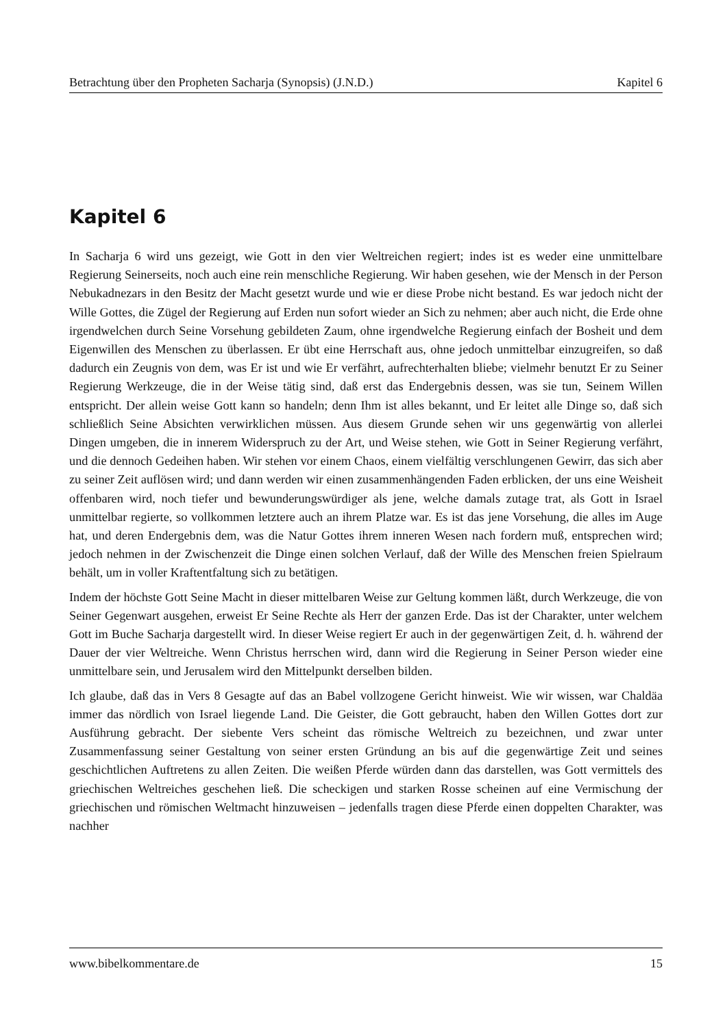Betrachtung über den Propheten Sacharja (Synopsis) (J.N.D.) Kapitel 6
Kapitel 6
In Sacharja 6 wird uns gezeigt, wie Gott in den vier Weltreichen regiert; indes ist es weder eine unmittelbare Regierung Seinerseits, noch auch eine rein menschliche Regierung. Wir haben gesehen, wie der Mensch in der Person Nebukadnezars in den Besitz der Macht gesetzt wurde und wie er diese Probe nicht bestand. Es war jedoch nicht der Wille Gottes, die Zügel der Regierung auf Erden nun sofort wieder an Sich zu nehmen; aber auch nicht, die Erde ohne irgendwelchen durch Seine Vorsehung gebildeten Zaum, ohne irgendwelche Regierung einfach der Bosheit und dem Eigenwillen des Menschen zu überlassen. Er übt eine Herrschaft aus, ohne jedoch unmittelbar einzugreifen, so daß dadurch ein Zeugnis von dem, was Er ist und wie Er verfährt, aufrechterhalten bliebe; vielmehr benutzt Er zu Seiner Regierung Werkzeuge, die in der Weise tätig sind, daß erst das Endergebnis dessen, was sie tun, Seinem Willen entspricht. Der allein weise Gott kann so handeln; denn Ihm ist alles bekannt, und Er leitet alle Dinge so, daß sich schließlich Seine Absichten verwirklichen müssen. Aus diesem Grunde sehen wir uns gegenwärtig von allerlei Dingen umgeben, die in innerem Widerspruch zu der Art, und Weise stehen, wie Gott in Seiner Regierung verfährt, und die dennoch Gedeihen haben. Wir stehen vor einem Chaos, einem vielfältig verschlungenen Gewirr, das sich aber zu seiner Zeit auflösen wird; und dann werden wir einen zusammenhängenden Faden erblicken, der uns eine Weisheit offenbaren wird, noch tiefer und bewunderungswürdiger als jene, welche damals zutage trat, als Gott in Israel unmittelbar regierte, so vollkommen letztere auch an ihrem Platze war. Es ist das jene Vorsehung, die alles im Auge hat, und deren Endergebnis dem, was die Natur Gottes ihrem inneren Wesen nach fordern muß, entsprechen wird; jedoch nehmen in der Zwischenzeit die Dinge einen solchen Verlauf, daß der Wille des Menschen freien Spielraum behält, um in voller Kraftentfaltung sich zu betätigen.
Indem der höchste Gott Seine Macht in dieser mittelbaren Weise zur Geltung kommen läßt, durch Werkzeuge, die von Seiner Gegenwart ausgehen, erweist Er Seine Rechte als Herr der ganzen Erde. Das ist der Charakter, unter welchem Gott im Buche Sacharja dargestellt wird. In dieser Weise regiert Er auch in der gegenwärtigen Zeit, d. h. während der Dauer der vier Weltreiche. Wenn Christus herrschen wird, dann wird die Regierung in Seiner Person wieder eine unmittelbare sein, und Jerusalem wird den Mittelpunkt derselben bilden.
Ich glaube, daß das in Vers 8 Gesagte auf das an Babel vollzogene Gericht hinweist. Wie wir wissen, war Chaldäa immer das nördlich von Israel liegende Land. Die Geister, die Gott gebraucht, haben den Willen Gottes dort zur Ausführung gebracht. Der siebente Vers scheint das römische Weltreich zu bezeichnen, und zwar unter Zusammenfassung seiner Gestaltung von seiner ersten Gründung an bis auf die gegenwärtige Zeit und seines geschichtlichen Auftretens zu allen Zeiten. Die weißen Pferde würden dann das darstellen, was Gott vermittels des griechischen Weltreiches geschehen ließ. Die scheckigen und starken Rosse scheinen auf eine Vermischung der griechischen und römischen Weltmacht hinzuweisen – jedenfalls tragen diese Pferde einen doppelten Charakter, was nachher
www.bibelkommentare.de 15